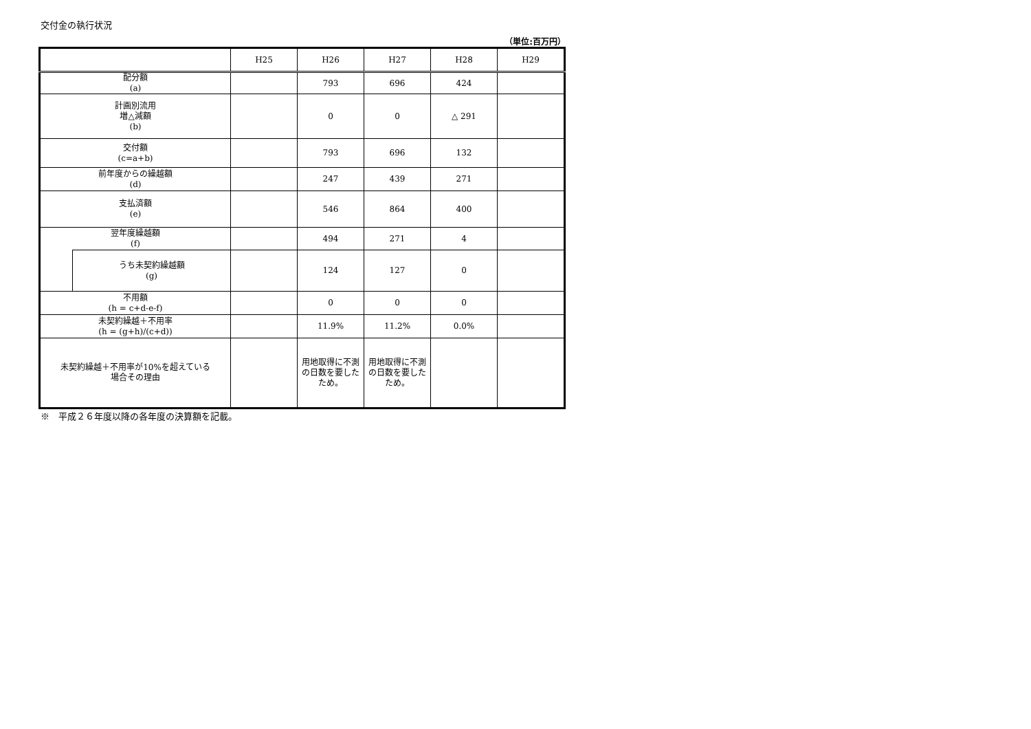交付金の執行状況
（単位:百万円）
| | | H25 | H26 | H27 | H28 | H29 |
| --- | --- | --- | --- | --- | --- | --- |
| 配分額 (a) | | | 793 | 696 | 424 | |
| 計画別流用 増△減額 (b) | | | 0 | 0 | △ 291 | |
| 交付額 (c=a+b) | | | 793 | 696 | 132 | |
| 前年度からの繰越額 (d) | | | 247 | 439 | 271 | |
| 支払済額 (e) | | | 546 | 864 | 400 | |
| 翌年度繰越額 (f) | | | 494 | 271 | 4 | |
| | うち未契約繰越額 (g) | | 124 | 127 | 0 | |
| 不用額 (h = c+d-e-f) | | | 0 | 0 | 0 | |
| 未契約繰越＋不用率 (h = (g+h)/(c+d)) | | | 11.9% | 11.2% | 0.0% | |
| 未契約繰越＋不用率が10%を超えている 場合その理由 | | | 用地取得に不測の日数を要したため。 | 用地取得に不測の日数を要したため。 | | |
※　平成２６年度以降の各年度の決算額を記載。